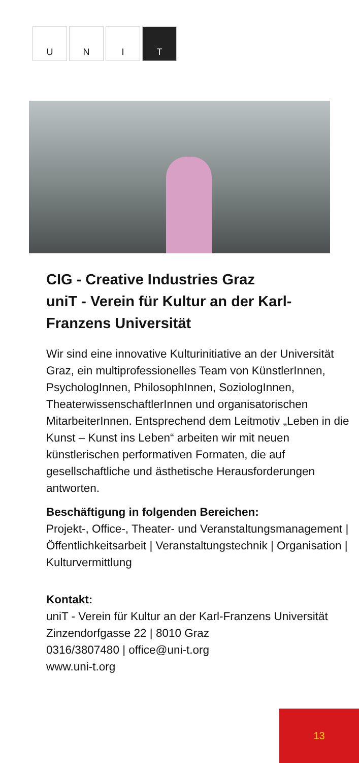U N I T
CIG - Creative Industries Graz
uniT - Verein für Kultur an der Karl-Franzens Universität
Wir sind eine innovative Kulturinitiative an der Universität Graz, ein multiprofessionelles Team von KünstlerInnen, PsychologInnen, Philo­sophInnen, SoziologInnen, Theaterwissen­schaftlerInnen und organisatorischen Mitarbei­terInnen. Entsprechend dem Leitmotiv „Leben in die Kunst – Kunst ins Leben“ arbeiten wir mit neuen künstlerischen performativen Formaten, die auf gesellschaftliche und ästhetische Heraus­forderungen antworten.
Beschäftigung in folgenden Bereichen:
Projekt-, Office-, Theater- und Veranstaltungs­management | Öffentlichkeitsarbeit | Veranstal­tungstechnik | Organisation | Kulturvermittlung
Kontakt:
uniT - Verein für Kultur an der Karl-Franzens Universität
Zinzendorfgasse 22 | 8010 Graz
0316/3807480 | office@uni-t.org
www.uni-t.org
13